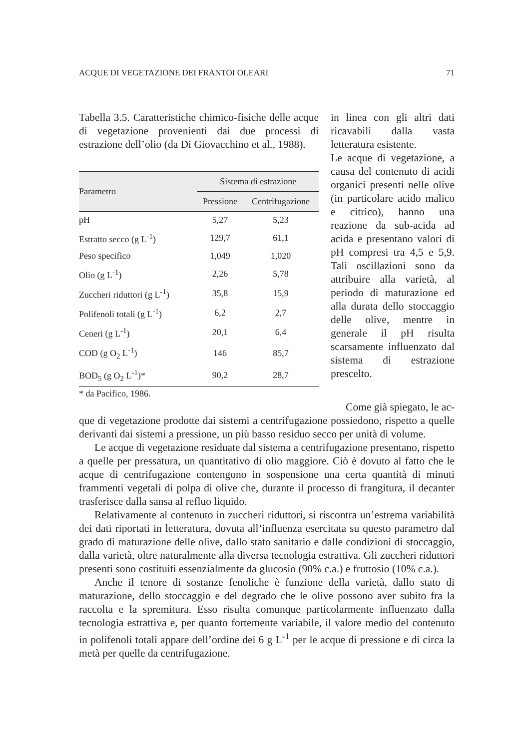ACQUE DI VEGETAZIONE DEI FRANTOI OLEARI 71
Tabella 3.5. Caratteristiche chimico-fisiche delle acque di vegetazione provenienti dai due processi di estrazione dell’olio (da Di Giovacchino et al., 1988).
| Parametro | Sistema di estrazione | |
| --- | --- | --- |
| | Pressione | Centrifugazione |
| pH | 5,27 | 5,23 |
| Estratto secco (g L<sup>-1</sup>) | 129,7 | 61,1 |
| Peso specifico | 1,049 | 1,020 |
| Olio (g L<sup>-1</sup>) | 2,26 | 5,78 |
| Zuccheri riduttori (g L<sup>-1</sup>) | 35,8 | 15,9 |
| Polifenoli totali (g L<sup>-1</sup>) | 6,2 | 2,7 |
| Ceneri (g L<sup>-1</sup>) | 20,1 | 6,4 |
| COD (g O<sub>2</sub> L<sup>-1</sup>) | 146 | 85,7 |
| BOD<sub>5</sub> (g O<sub>2</sub> L<sup>-1</sup>)* | 90,2 | 28,7 |
* da Pacifico, 1986.
in linea con gli altri dati ricavabili dalla vasta letteratura esistente.
Le acque di vegetazione, a causa del contenuto di acidi organici presenti nelle olive (in particolare acido malico e citrico), hanno una reazione da sub-acida ad acida e presentano valori di pH compresi tra 4,5 e 5,9. Tali oscillazioni sono da attribuire alla varietà, al periodo di maturazione ed alla durata dello stoccaggio delle olive, mentre in generale il pH risulta scarsamente influenzato dal sistema di estrazione prescelto.
Come già spiegato, le ac-
que di vegetazione prodotte dai sistemi a centrifugazione possiedono, rispetto a quelle derivanti dai sistemi a pressione, un più basso residuo secco per unità di volume.
Le acque di vegetazione residuate dal sistema a centrifugazione presentano, rispetto a quelle per pressatura, un quantitativo di olio maggiore. Ciò è dovuto al fatto che le acque di centrifugazione contengono in sospensione una certa quantità di minuti frammenti vegetali di polpa di olive che, durante il processo di frangitura, il decanter trasferisce dalla sansa al refluo liquido.
Relativamente al contenuto in zuccheri riduttori, si riscontra un’estrema variabilità dei dati riportati in letteratura, dovuta all’influenza esercitata su questo parametro dal grado di maturazione delle olive, dallo stato sanitario e dalle condizioni di stoccaggio, dalla varietà, oltre naturalmente alla diversa tecnologia estrattiva. Gli zuccheri riduttori presenti sono costituiti essenzialmente da glucosio (90% c.a.) e fruttosio (10% c.a.).
Anche il tenore di sostanze fenoliche è funzione della varietà, dallo stato di maturazione, dello stoccaggio e del degrado che le olive possono aver subito fra la raccolta e la spremitura. Esso risulta comunque particolarmente influenzato dalla tecnologia estrattiva e, per quanto fortemente variabile, il valore medio del contenuto in polifenoli totali appare dell’ordine dei 6 g L<sup>-1</sup> per le acque di pressione e di circa la metà per quelle da centrifugazione.